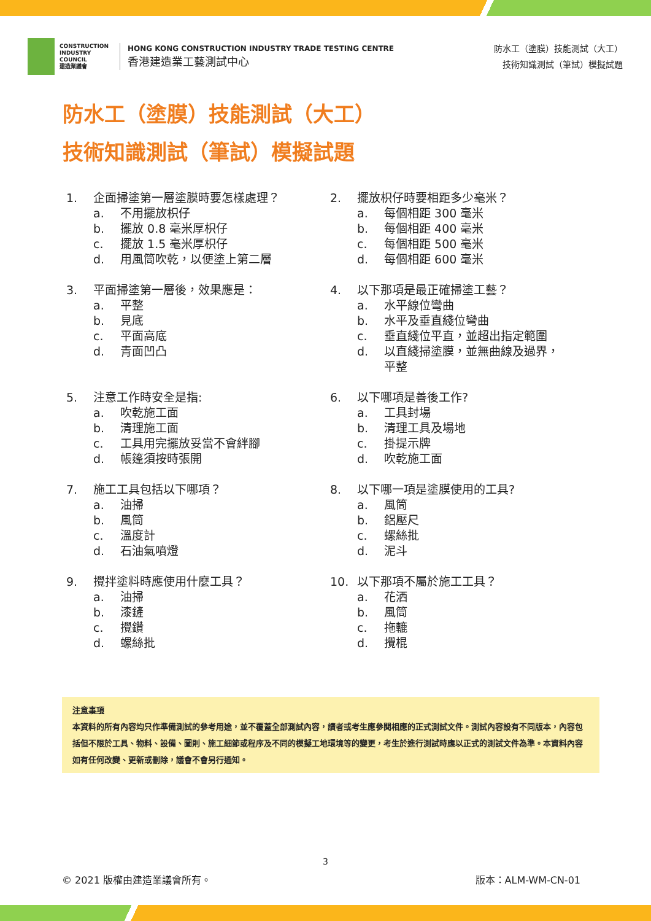CONSTRUCTION INDUSTRY COUNCIL
建造業議會
HONG KONG CONSTRUCTION INDUSTRY TRADE TESTING CENTRE
香港建造業工藝測試中心
防水工（塗膜）技能測試（大工）
技術知識測試（筆試）模擬試題
防水工（塗膜）技能測試（大工）
技術知識測試（筆試）模擬試題
1. 企面掃塗第一層塗膜時要怎樣處理？
a. 不用擺放枳仔
b. 擺放 0.8 毫米厚枳仔
c. 擺放 1.5 毫米厚枳仔
d. 用風筒吹乾，以便塗上第二層
2. 擺放枳仔時要相距多少毫米？
a. 每個相距 300 毫米
b. 每個相距 400 毫米
c. 每個相距 500 毫米
d. 每個相距 600 毫米
3. 平面掃塗第一層後，效果應是：
a. 平整
b. 見底
c. 平面高底
d. 青面凹凸
4. 以下那項是最正確掃塗工藝？
a. 水平線位彎曲
b. 水平及垂直綫位彎曲
c. 垂直綫位平直，並超出指定範圍
d. 以直綫掃塗膜，並無曲線及過界，
平整
5. 注意工作時安全是指:
a. 吹乾施工面
b. 清理施工面
c. 工具用完擺放妥當不會絆腳
d. 帳篷須按時張開
6. 以下哪項是善後工作?
a. 工具封場
b. 清理工具及場地
c. 掛提示牌
d. 吹乾施工面
7. 施工工具包括以下哪項？
a. 油掃
b. 風筒
c. 溫度計
d. 石油氣噴燈
8. 以下哪一項是塗膜使用的工具?
a. 風筒
b. 鋁壓尺
c. 螺絲批
d. 泥斗
9. 攪拌塗料時應使用什麼工具？
a. 油掃
b. 漆鏟
c. 攪鑽
d. 螺絲批
10. 以下那項不屬於施工工具？
a. 花洒
b. 風筒
c. 拖轆
d. 攪棍
注意事項
本資料的所有內容均只作準備測試的參考用途，並不覆蓋全部測試內容，讀者或考生應參閱相應的正式測試文件。測試內容設有不同版本，內容包括但不限於工具、物料、設備、圖則、施工細節或程序及不同的模擬工地環境等的變更，考生於進行測試時應以正式的測試文件為準。本資料內容如有任何改變、更新或刪除，議會不會另行通知。
3
© 2021 版權由建造業議會所有。 版本：ALM-WM-CN-01